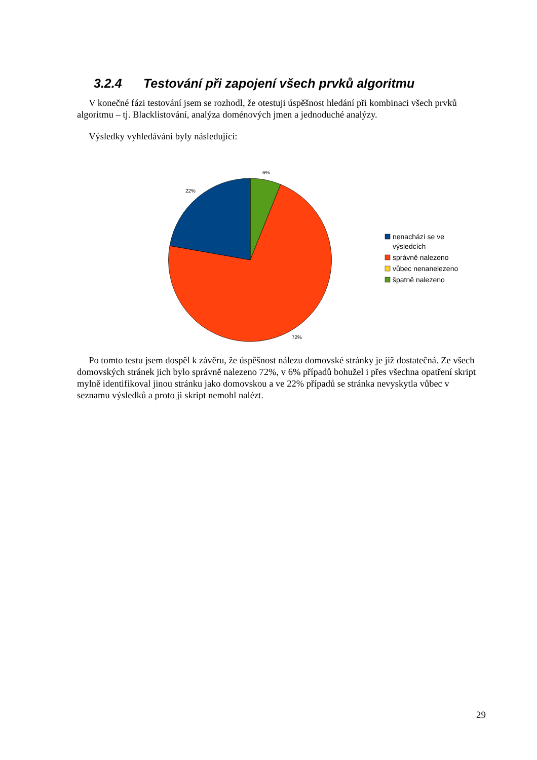3.2.4 Testování při zapojení všech prvků algoritmu
V konečné fázi testování jsem se rozhodl, že otestuji úspěšnost hledání při kombinaci všech prvků algoritmu – tj. Blacklistování, analýza doménových jmen a jednoduché analýzy.
Výsledky vyhledávání byly následující:
6%
22%
72%
nenachází se ve
výsledcích
správně nalezeno
vůbec nenanelezeno
špatně nalezeno
Po tomto testu jsem dospěl k závěru, že úspěšnost nálezu domovské stránky je již dostatečná. Ze všech domovských stránek jich bylo správně nalezeno 72%, v 6% případů bohužel i přes všechna opatření skript mylně identifikoval jinou stránku jako domovskou a ve 22% případů se stránka nevyskytla vůbec v seznamu výsledků a proto ji skript nemohl nalézt.
29